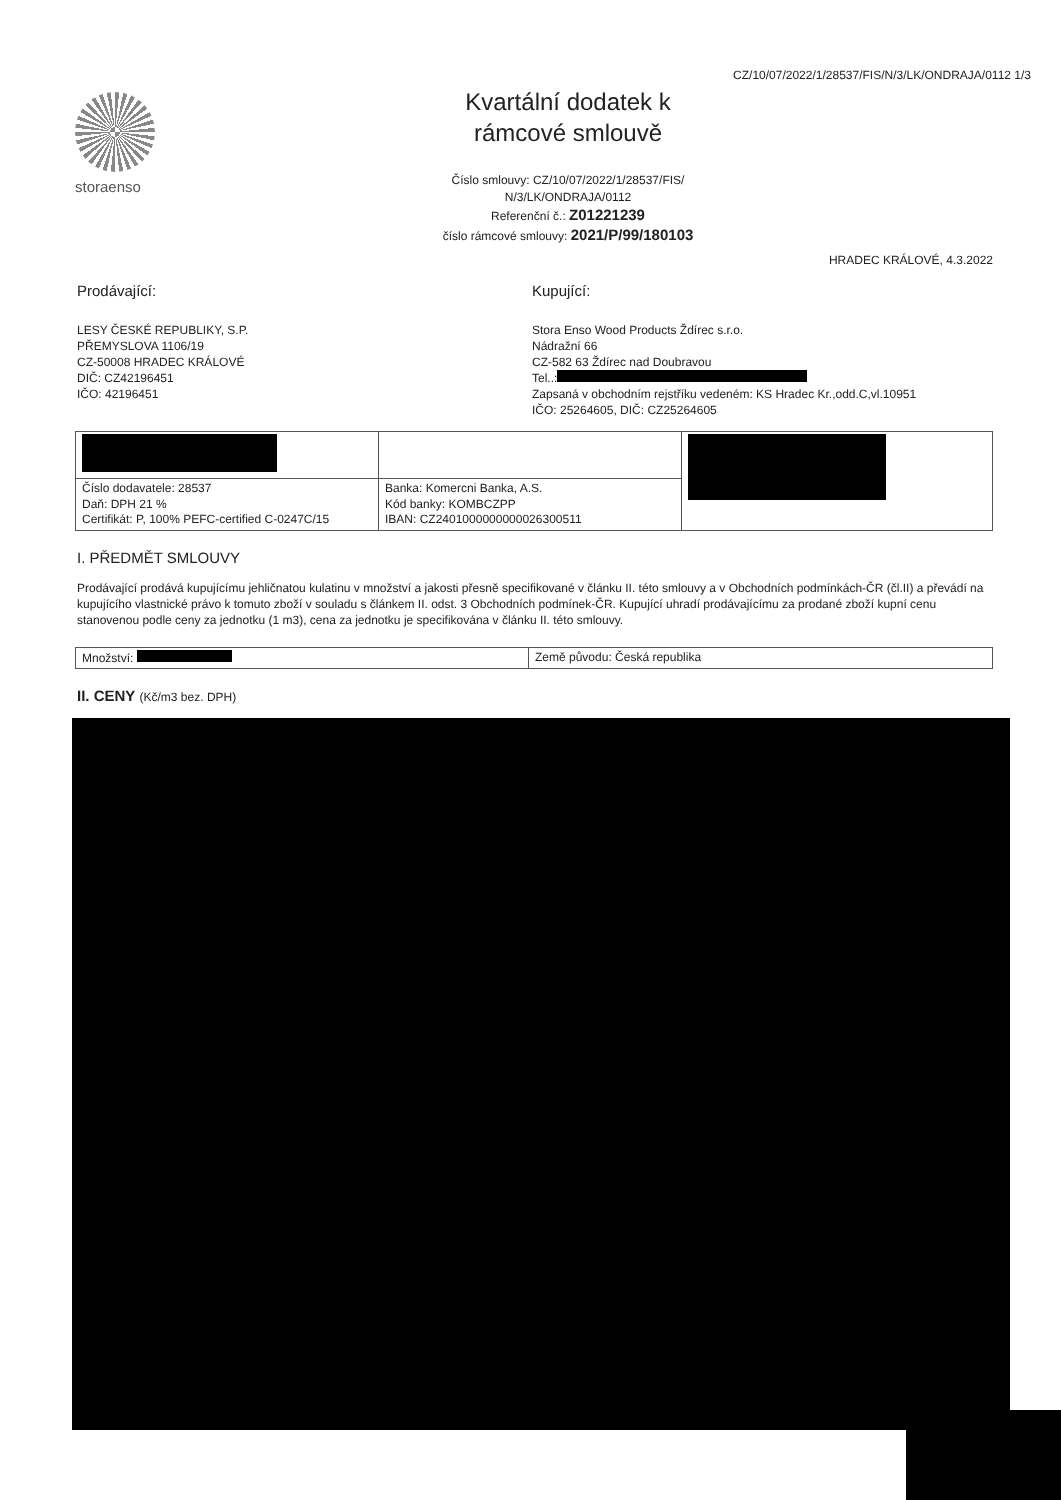CZ/10/07/2022/1/28537/FIS/N/3/LK/ONDRAJA/0112 1/3
storaenso
Kvartální dodatek k
rámcové smlouvě
Číslo smlouvy: CZ/10/07/2022/1/28537/FIS/
N/3/LK/ONDRAJA/0112
Referenční č.: Z01221239
číslo rámcové smlouvy: 2021/P/99/180103
HRADEC KRÁLOVÉ, 4.3.2022
Prodávající:
LESY ČESKÉ REPUBLIKY, S.P.
PŘEMYSLOVA 1106/19
CZ-50008 HRADEC KRÁLOVÉ
DIČ: CZ42196451
IČO: 42196451
Kupující:
Stora Enso Wood Products Ždírec s.r.o.
Nádražní 66
CZ-582 63 Ždírec nad Doubravou
Tel..:
Zapsaná v obchodním rejstříku vedeném: KS Hradec Kr.,odd.C,vl.10951
IČO: 25264605, DIČ: CZ25264605
| Číslo dodavatele: 28537 Daň: DPH 21 % Certifikát: P, 100% PEFC-certified C-0247C/15 | Banka: Komercni Banka, A.S. Kód banky: KOMBCZPP IBAN: CZ2401000000000026300511 | |
I. PŘEDMĚT SMLOUVY
Prodávající prodává kupujícímu jehličnatou kulatinu v množství a jakosti přesně specifikované v článku II. této smlouvy a v Obchodních podmínkách-ČR (čl.II) a převádí na kupujícího vlastnické právo k tomuto zboží v souladu s článkem II. odst. 3 Obchodních podmínek-ČR. Kupující uhradí prodávajícímu za prodané zboží kupní cenu stanovenou podle ceny za jednotku (1 m3), cena za jednotku je specifikována v článku II. této smlouvy.
| Množství: | Země původu: Česká republika |
II. CENY (Kč/m3 bez. DPH)